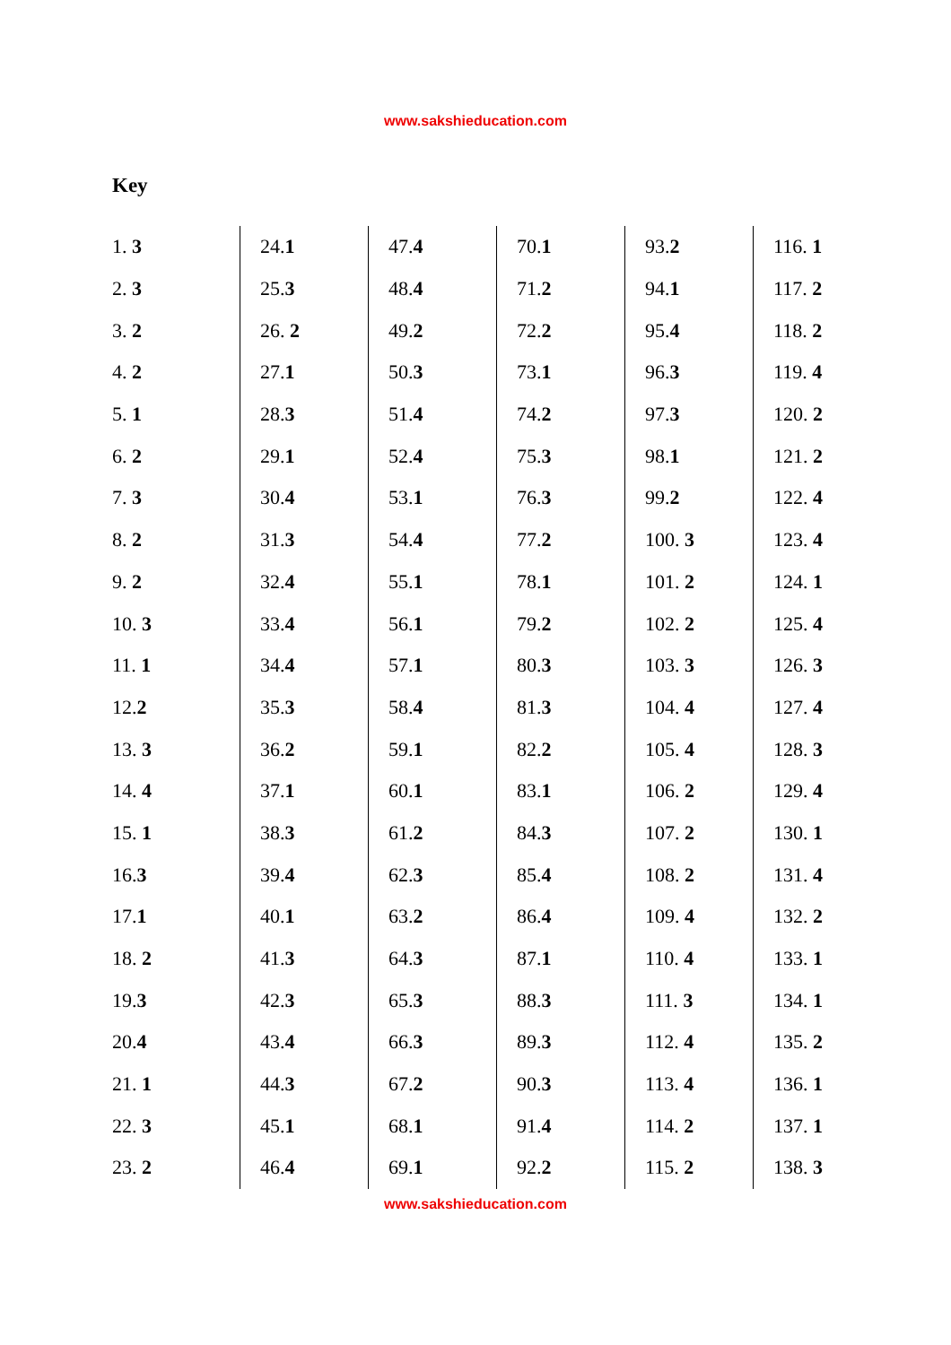www.sakshieducation.com
Key
| 1. 3 | 24. 1 | 47. 4 | 70. 1 | 93. 2 | 116. 1 |
| 2. 3 | 25. 3 | 48. 4 | 71. 2 | 94. 1 | 117. 2 |
| 3. 2 | 26. 2 | 49. 2 | 72. 2 | 95. 4 | 118. 2 |
| 4. 2 | 27. 1 | 50. 3 | 73. 1 | 96. 3 | 119. 4 |
| 5. 1 | 28. 3 | 51. 4 | 74. 2 | 97. 3 | 120. 2 |
| 6. 2 | 29. 1 | 52. 4 | 75. 3 | 98. 1 | 121. 2 |
| 7. 3 | 30. 4 | 53. 1 | 76. 3 | 99. 2 | 122. 4 |
| 8. 2 | 31. 3 | 54. 4 | 77. 2 | 100. 3 | 123. 4 |
| 9. 2 | 32. 4 | 55. 1 | 78. 1 | 101. 2 | 124. 1 |
| 10. 3 | 33. 4 | 56. 1 | 79. 2 | 102. 2 | 125. 4 |
| 11. 1 | 34. 4 | 57. 1 | 80. 3 | 103. 3 | 126. 3 |
| 12. 2 | 35. 3 | 58. 4 | 81. 3 | 104. 4 | 127. 4 |
| 13. 3 | 36. 2 | 59. 1 | 82. 2 | 105. 4 | 128. 3 |
| 14. 4 | 37. 1 | 60. 1 | 83. 1 | 106. 2 | 129. 4 |
| 15. 1 | 38. 3 | 61. 2 | 84. 3 | 107. 2 | 130. 1 |
| 16. 3 | 39. 4 | 62. 3 | 85. 4 | 108. 2 | 131. 4 |
| 17. 1 | 40. 1 | 63. 2 | 86. 4 | 109. 4 | 132. 2 |
| 18. 2 | 41. 3 | 64. 3 | 87. 1 | 110. 4 | 133. 1 |
| 19. 3 | 42. 3 | 65. 3 | 88. 3 | 111. 3 | 134. 1 |
| 20. 4 | 43. 4 | 66. 3 | 89. 3 | 112. 4 | 135. 2 |
| 21. 1 | 44. 3 | 67. 2 | 90. 3 | 113. 4 | 136. 1 |
| 22. 3 | 45. 1 | 68. 1 | 91. 4 | 114. 2 | 137. 1 |
| 23. 2 | 46. 4 | 69. 1 | 92. 2 | 115. 2 | 138. 3 |
www.sakshieducation.com